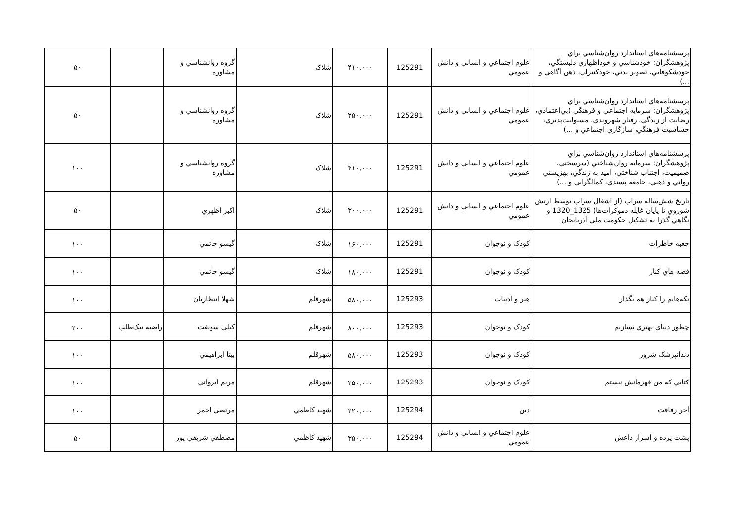| پرسشنامه‌هاي استاندارد روان‌شناسي براي پژوهشگران: خودشناسي و خوداظهاري دلبستگي، حودشکوفايي، تصوير بدني، خودکنترلي، ذهن آگاهي و ...) | علوم اجتماعي و انساني و دانش عمومي | 125291 | ۴۱۰,۰۰۰ | شلاک | گروه روانشناسي و مشاوره | | ۵۰ |
| پرسشنامه‌هاي استاندارد روان‌شناسي براي پژوهشگران: سرمايه اجتماعي و فرهنگي (بي‌اعتمادي، رضايت از زندگي، رفتار شهروندي، مسيوليت‌پذيري، حساسيت فرهنگي، سازگاري اجتماعي و ...) | علوم اجتماعي و انساني و دانش عمومي | 125291 | ۲۵۰,۰۰۰ | شلاک | گروه روانشناسي و مشاوره | | ۵۰ |
| پرسشنامه‌هاي استاندارد روان‌شناسي براي پژوهشگران: سرمايه روان‌شناختي (سرسختي، صميميت، اجتناب شناختي، اميد به زندگي، بهزيستي رواني و ذهني، جامعه پسندي، کمالگرايي و ...) | علوم اجتماعي و انساني و دانش عمومي | 125291 | ۴۱۰,۰۰۰ | شلاک | گروه روانشناسي و مشاوره | | ۱۰۰ |
| تاريخ شش‌ساله سراب (از اشغال سراب توسط ارتش شوروي تا پايان غايله دموکرات‌ها) 1325_1320 و نگاهي گذرا به تشکيل حکومت ملي آذربايجان | علوم اجتماعي و انساني و دانش عمومي | 125291 | ۳۰۰,۰۰۰ | شلاک | اکبر اظهري | | ۵۰ |
| جعبه خاطرات | کودک و نوجوان | 125291 | ۱۶۰,۰۰۰ | شلاک | گيسو حاتمي | | ۱۰۰ |
| قصه هاي کنار | کودک و نوجوان | 125291 | ۱۸۰,۰۰۰ | شلاک | گيسو حاتمي | | ۱۰۰ |
| تکه‌هايم را کنار هم بگذار | هنر و ادبيات | 125293 | ۵۸۰,۰۰۰ | شهرقلم | شهلا انتظاريان | | ۱۰۰ |
| چطور دنياي بهتري بسازيم | کودک و نوجوان | 125293 | ۸۰۰,۰۰۰ | شهرقلم | کيلي سويفت | راضيه نيک‌طلب | ۲۰۰ |
| دندانپزشک شرور | کودک و نوجوان | 125293 | ۵۸۰,۰۰۰ | شهرقلم | بيتا ابراهيمي | | ۱۰۰ |
| کتابي که من قهرمانش نيستم | کودک و نوجوان | 125293 | ۲۵۰,۰۰۰ | شهرقلم | مريم ايرواني | | ۱۰۰ |
| آخر رفاقت | دين | 125294 | ۲۲۰,۰۰۰ | شهيد کاظمي | مرتضي احمر | | ۱۰۰ |
| پشت پرده و اسرار داعش | علوم اجتماعي و انساني و دانش عمومي | 125294 | ۳۵۰,۰۰۰ | شهيد کاظمي | مصطفي شريفي پور | | ۵۰ |